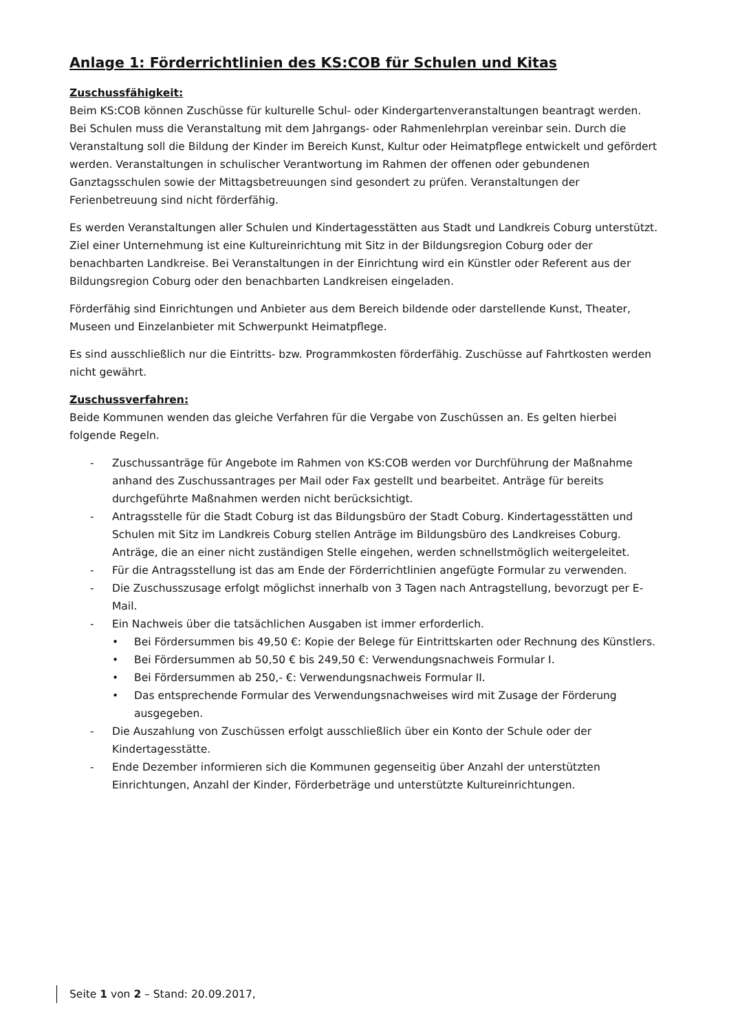Anlage 1: Förderrichtlinien des KS:COB für Schulen und Kitas
Zuschussfähigkeit:
Beim KS:COB können Zuschüsse für kulturelle Schul- oder Kindergartenveranstaltungen beantragt werden. Bei Schulen muss die Veranstaltung mit dem Jahrgangs- oder Rahmenlehrplan vereinbar sein. Durch die Veranstaltung soll die Bildung der Kinder im Bereich Kunst, Kultur oder Heimatpflege entwickelt und gefördert werden. Veranstaltungen in schulischer Verantwortung im Rahmen der offenen oder gebundenen Ganztagsschulen sowie der Mittagsbetreuungen sind gesondert zu prüfen. Veranstaltungen der Ferienbetreuung sind nicht förderfähig.
Es werden Veranstaltungen aller Schulen und Kindertagesstätten aus Stadt und Landkreis Coburg unterstützt. Ziel einer Unternehmung ist eine Kultureinrichtung mit Sitz in der Bildungsregion Coburg oder der benachbarten Landkreise. Bei Veranstaltungen in der Einrichtung wird ein Künstler oder Referent aus der Bildungsregion Coburg oder den benachbarten Landkreisen eingeladen.
Förderfähig sind Einrichtungen und Anbieter aus dem Bereich bildende oder darstellende Kunst, Theater, Museen und Einzelanbieter mit Schwerpunkt Heimatpflege.
Es sind ausschließlich nur die Eintritts- bzw. Programmkosten förderfähig. Zuschüsse auf Fahrtkosten werden nicht gewährt.
Zuschussverfahren:
Beide Kommunen wenden das gleiche Verfahren für die Vergabe von Zuschüssen an. Es gelten hierbei folgende Regeln.
- Zuschussanträge für Angebote im Rahmen von KS:COB werden vor Durchführung der Maßnahme anhand des Zuschussantrages per Mail oder Fax gestellt und bearbeitet. Anträge für bereits durchgeführte Maßnahmen werden nicht berücksichtigt.
- Antragsstelle für die Stadt Coburg ist das Bildungsbüro der Stadt Coburg. Kindertagesstätten und Schulen mit Sitz im Landkreis Coburg stellen Anträge im Bildungsbüro des Landkreises Coburg. Anträge, die an einer nicht zuständigen Stelle eingehen, werden schnellstmöglich weitergeleitet.
- Für die Antragsstellung ist das am Ende der Förderrichtlinien angefügte Formular zu verwenden.
- Die Zuschusszusage erfolgt möglichst innerhalb von 3 Tagen nach Antragstellung, bevorzugt per E-Mail.
- Ein Nachweis über die tatsächlichen Ausgaben ist immer erforderlich.
• Bei Fördersummen bis 49,50 €: Kopie der Belege für Eintrittskarten oder Rechnung des Künstlers.
• Bei Fördersummen ab 50,50 € bis 249,50 €: Verwendungsnachweis Formular I.
• Bei Fördersummen ab 250,- €: Verwendungsnachweis Formular II.
• Das entsprechende Formular des Verwendungsnachweises wird mit Zusage der Förderung ausgegeben.
- Die Auszahlung von Zuschüssen erfolgt ausschließlich über ein Konto der Schule oder der Kindertagesstätte.
- Ende Dezember informieren sich die Kommunen gegenseitig über Anzahl der unterstützten Einrichtungen, Anzahl der Kinder, Förderbeträge und unterstützte Kultureinrichtungen.
Seite 1 von 2 – Stand: 20.09.2017,